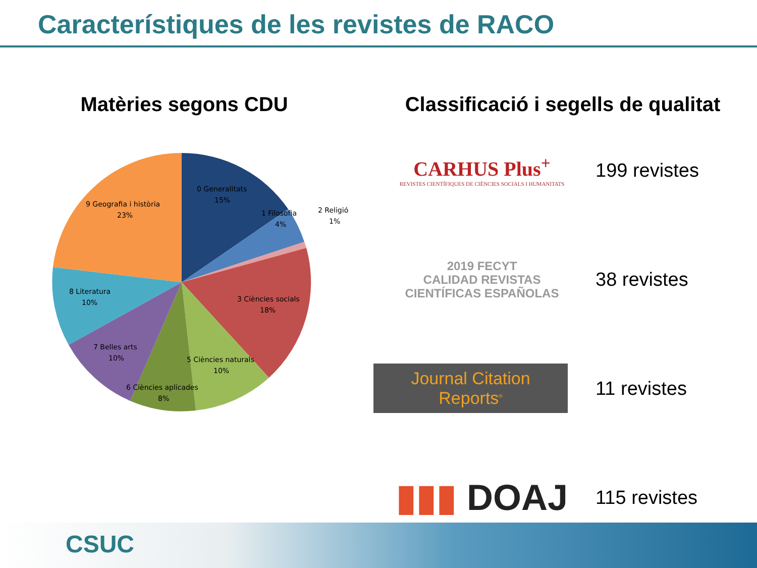Característiques de les revistes de RACO
Matèries segons CDU
0 Generalitats
15%
1 Filosofia
4%
2 Religió
1%
3 Ciències socials
18%
5 Ciències naturals
10%
6 Ciències aplicades
8%
7 Belles arts
10%
8 Literatura
10%
9 Geografia i història
23%
Classificació i segells de qualitat
CARHUS Plus<sup>+</sup>
REVISTES CIENTÍFIQUES DE CIÈNCIES SOCIALS I HUMANITATS
199 revistes
2019 FECYT
CALIDAD REVISTAS
CIENTÍFICAS ESPAÑOLAS
38 revistes
Journal Citation Reports<sup>®</sup>
11 revistes
▮▮▮ DOAJ
115 revistes
CSUC